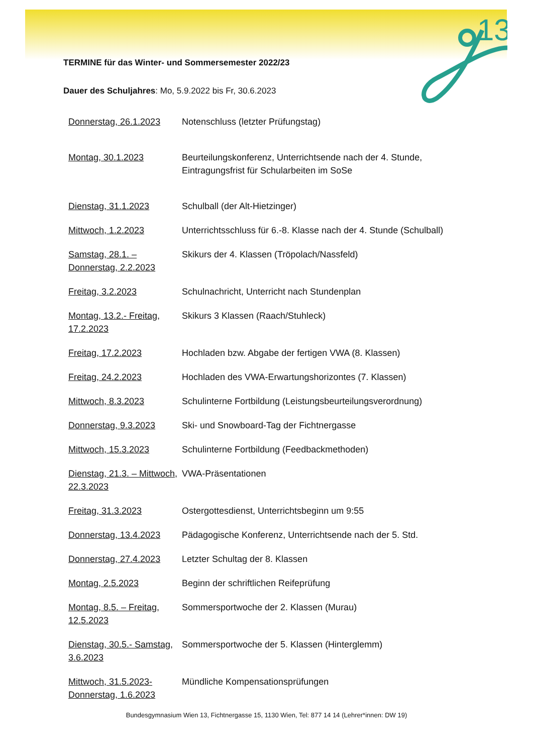13
TERMINE für das Winter- und Sommersemester 2022/23
Dauer des Schuljahres: Mo, 5.9.2022 bis Fr, 30.6.2023
| Donnerstag, 26.1.2023 | Notenschluss (letzter Prüfungstag) |
| Montag, 30.1.2023 | Beurteilungskonferenz, Unterrichtsende nach der 4. Stunde, Eintragungsfrist für Schularbeiten im SoSe |
| Dienstag, 31.1.2023 | Schulball (der Alt-Hietzinger) |
| Mittwoch, 1.2.2023 | Unterrichtsschluss für 6.-8. Klasse nach der 4. Stunde (Schulball) |
| Samstag, 28.1. – Donnerstag, 2.2.2023 | Skikurs der 4. Klassen (Tröpolach/Nassfeld) |
| Freitag, 3.2.2023 | Schulnachricht, Unterricht nach Stundenplan |
| Montag, 13.2.- Freitag, 17.2.2023 | Skikurs 3 Klassen (Raach/Stuhleck) |
| Freitag, 17.2.2023 | Hochladen bzw. Abgabe der fertigen VWA (8. Klassen) |
| Freitag, 24.2.2023 | Hochladen des VWA-Erwartungshorizontes (7. Klassen) |
| Mittwoch, 8.3.2023 | Schulinterne Fortbildung (Leistungsbeurteilungsverordnung) |
| Donnerstag, 9.3.2023 | Ski- und Snowboard-Tag der Fichtnergasse |
| Mittwoch, 15.3.2023 | Schulinterne Fortbildung (Feedbackmethoden) |
| Dienstag, 21.3. – Mittwoch, 22.3.2023 | VWA-Präsentationen |
| Freitag, 31.3.2023 | Ostergottesdienst, Unterrichtsbeginn um 9:55 |
| Donnerstag, 13.4.2023 | Pädagogische Konferenz, Unterrichtsende nach der 5. Std. |
| Donnerstag, 27.4.2023 | Letzter Schultag der 8. Klassen |
| Montag, 2.5.2023 | Beginn der schriftlichen Reifeprüfung |
| Montag, 8.5. – Freitag, 12.5.2023 | Sommersportwoche der 2. Klassen (Murau) |
| Dienstag, 30.5.- Samstag, 3.6.2023 | Sommersportwoche der 5. Klassen (Hinterglemm) |
| Mittwoch, 31.5.2023- Donnerstag, 1.6.2023 | Mündliche Kompensationsprüfungen |
Bundesgymnasium Wien 13, Fichtnergasse 15, 1130 Wien, Tel: 877 14 14 (Lehrer*innen: DW 19)